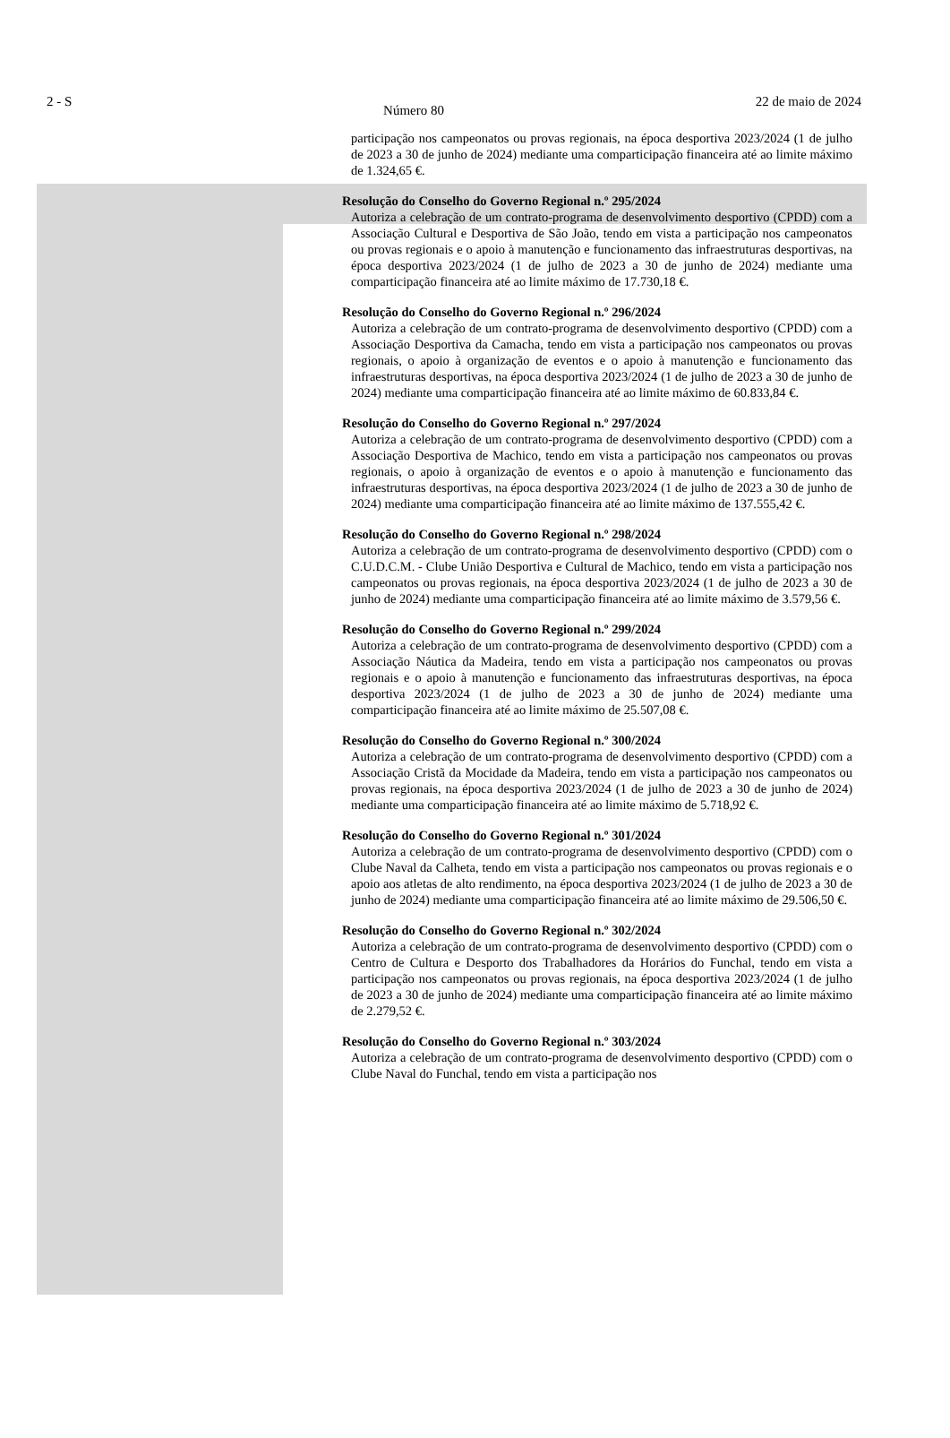2 - S Número 80 22 de maio de 2024
participação nos campeonatos ou provas regionais, na época desportiva 2023/2024 (1 de julho de 2023 a 30 de junho de 2024) mediante uma comparticipação financeira até ao limite máximo de 1.324,65 €.
Resolução do Conselho do Governo Regional n.º 295/2024
Autoriza a celebração de um contrato-programa de desenvolvimento desportivo (CPDD) com a Associação Cultural e Desportiva de São João, tendo em vista a participação nos campeonatos ou provas regionais e o apoio à manutenção e funcionamento das infraestruturas desportivas, na época desportiva 2023/2024 (1 de julho de 2023 a 30 de junho de 2024) mediante uma comparticipação financeira até ao limite máximo de 17.730,18 €.
Resolução do Conselho do Governo Regional n.º 296/2024
Autoriza a celebração de um contrato-programa de desenvolvimento desportivo (CPDD) com a Associação Desportiva da Camacha, tendo em vista a participação nos campeonatos ou provas regionais, o apoio à organização de eventos e o apoio à manutenção e funcionamento das infraestruturas desportivas, na época desportiva 2023/2024 (1 de julho de 2023 a 30 de junho de 2024) mediante uma comparticipação financeira até ao limite máximo de 60.833,84 €.
Resolução do Conselho do Governo Regional n.º 297/2024
Autoriza a celebração de um contrato-programa de desenvolvimento desportivo (CPDD) com a Associação Desportiva de Machico, tendo em vista a participação nos campeonatos ou provas regionais, o apoio à organização de eventos e o apoio à manutenção e funcionamento das infraestruturas desportivas, na época desportiva 2023/2024 (1 de julho de 2023 a 30 de junho de 2024) mediante uma comparticipação financeira até ao limite máximo de 137.555,42 €.
Resolução do Conselho do Governo Regional n.º 298/2024
Autoriza a celebração de um contrato-programa de desenvolvimento desportivo (CPDD) com o C.U.D.C.M. - Clube União Desportiva e Cultural de Machico, tendo em vista a participação nos campeonatos ou provas regionais, na época desportiva 2023/2024 (1 de julho de 2023 a 30 de junho de 2024) mediante uma comparticipação financeira até ao limite máximo de 3.579,56 €.
Resolução do Conselho do Governo Regional n.º 299/2024
Autoriza a celebração de um contrato-programa de desenvolvimento desportivo (CPDD) com a Associação Náutica da Madeira, tendo em vista a participação nos campeonatos ou provas regionais e o apoio à manutenção e funcionamento das infraestruturas desportivas, na época desportiva 2023/2024 (1 de julho de 2023 a 30 de junho de 2024) mediante uma comparticipação financeira até ao limite máximo de 25.507,08 €.
Resolução do Conselho do Governo Regional n.º 300/2024
Autoriza a celebração de um contrato-programa de desenvolvimento desportivo (CPDD) com a Associação Cristã da Mocidade da Madeira, tendo em vista a participação nos campeonatos ou provas regionais, na época desportiva 2023/2024 (1 de julho de 2023 a 30 de junho de 2024) mediante uma comparticipação financeira até ao limite máximo de 5.718,92 €.
Resolução do Conselho do Governo Regional n.º 301/2024
Autoriza a celebração de um contrato-programa de desenvolvimento desportivo (CPDD) com o Clube Naval da Calheta, tendo em vista a participação nos campeonatos ou provas regionais e o apoio aos atletas de alto rendimento, na época desportiva 2023/2024 (1 de julho de 2023 a 30 de junho de 2024) mediante uma comparticipação financeira até ao limite máximo de 29.506,50 €.
Resolução do Conselho do Governo Regional n.º 302/2024
Autoriza a celebração de um contrato-programa de desenvolvimento desportivo (CPDD) com o Centro de Cultura e Desporto dos Trabalhadores da Horários do Funchal, tendo em vista a participação nos campeonatos ou provas regionais, na época desportiva 2023/2024 (1 de julho de 2023 a 30 de junho de 2024) mediante uma comparticipação financeira até ao limite máximo de 2.279,52 €.
Resolução do Conselho do Governo Regional n.º 303/2024
Autoriza a celebração de um contrato-programa de desenvolvimento desportivo (CPDD) com o Clube Naval do Funchal, tendo em vista a participação nos